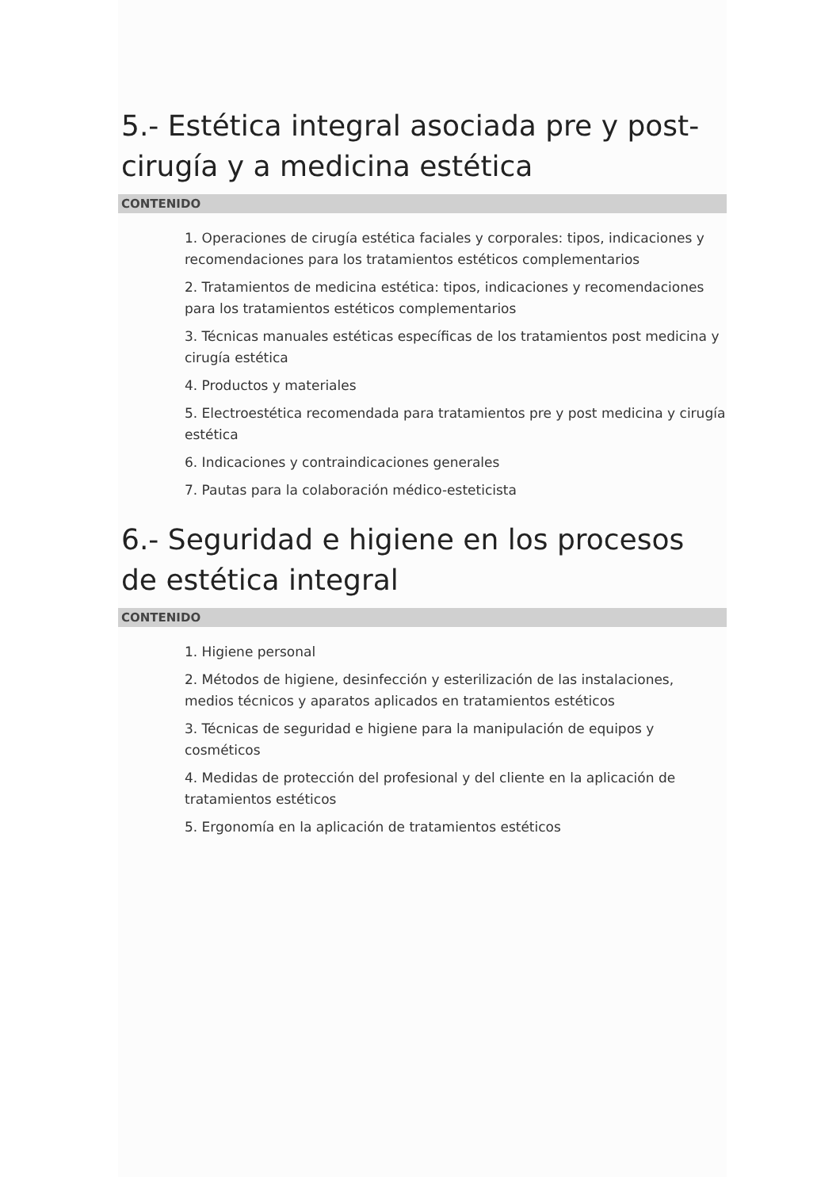5.- Estética integral asociada pre y post-cirugía y a medicina estética
CONTENIDO
1. Operaciones de cirugía estética faciales y corporales: tipos, indicaciones y recomendaciones para los tratamientos estéticos complementarios
2. Tratamientos de medicina estética: tipos, indicaciones y recomendaciones para los tratamientos estéticos complementarios
3. Técnicas manuales estéticas específicas de los tratamientos post medicina y cirugía estética
4. Productos y materiales
5. Electroestética recomendada para tratamientos pre y post medicina y cirugía estética
6. Indicaciones y contraindicaciones generales
7. Pautas para la colaboración médico-esteticista
6.- Seguridad e higiene en los procesos de estética integral
CONTENIDO
1. Higiene personal
2. Métodos de higiene, desinfección y esterilización de las instalaciones, medios técnicos y aparatos aplicados en tratamientos estéticos
3. Técnicas de seguridad e higiene para la manipulación de equipos y cosméticos
4. Medidas de protección del profesional y del cliente en la aplicación de tratamientos estéticos
5. Ergonomía en la aplicación de tratamientos estéticos